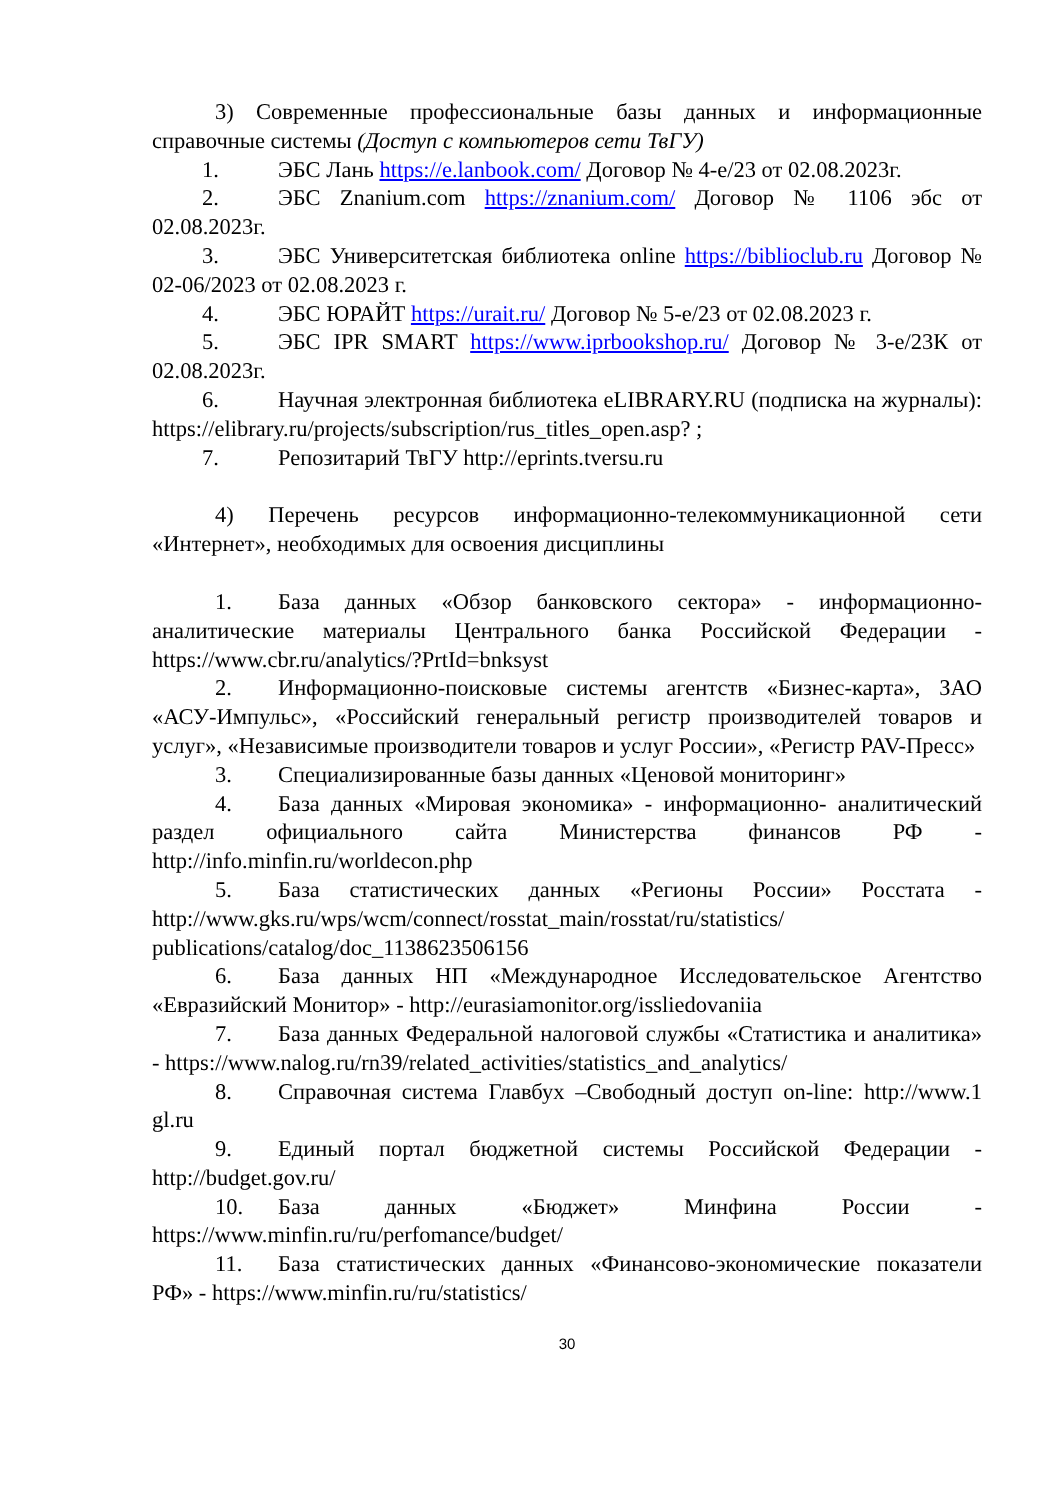3) Современные профессиональные базы данных и информационные справочные системы (Доступ с компьютеров сети ТвГУ)
1. ЭБС Лань https://e.lanbook.com/ Договор № 4-е/23 от 02.08.2023г.
2. ЭБС Znanium.com https://znanium.com/ Договор № 1106 эбс от 02.08.2023г.
3. ЭБС Университетская библиотека online https://biblioclub.ru Договор № 02-06/2023 от 02.08.2023 г.
4. ЭБС ЮРАЙТ https://urait.ru/ Договор № 5-е/23 от 02.08.2023 г.
5. ЭБС IPR SMART https://www.iprbookshop.ru/ Договор № 3-е/23К от 02.08.2023г.
6. Научная электронная библиотека eLIBRARY.RU (подписка на журналы): https://elibrary.ru/projects/subscription/rus_titles_open.asp? ;
7. Репозитарий ТвГУ http://eprints.tversu.ru
4) Перечень ресурсов информационно-телекоммуникационной сети «Интернет», необходимых для освоения дисциплины
1. База данных «Обзор банковского сектора» - информационно-аналитические материалы Центрального банка Российской Федерации - https://www.cbr.ru/analytics/?PrtId=bnksyst
2. Информационно-поисковые системы агентств «Бизнес-карта», ЗАО «АСУ-Импульс», «Российский генеральный регистр производителей товаров и услуг», «Независимые производители товаров и услуг России», «Регистр PAV-Пресс»
3. Специализированные базы данных «Ценовой мониторинг»
4. База данных «Мировая экономика» - информационно- аналитический раздел официального сайта Министерства финансов РФ - http://info.minfin.ru/worldecon.php
5. База статистических данных «Регионы России» Росстата - http://www.gks.ru/wps/wcm/connect/rosstat_main/rosstat/ru/statistics/ publications/catalog/doc_1138623506156
6. База данных НП «Международное Исследовательское Агентство «Евразийский Монитор» - http://eurasiamonitor.org/issliedovaniia
7. База данных Федеральной налоговой службы «Статистика и аналитика» - https://www.nalog.ru/rn39/related_activities/statistics_and_analytics/
8. Справочная система Главбух –Свободный доступ on-line: http://www.1 gl.ru
9. Единый портал бюджетной системы Российской Федерации - http://budget.gov.ru/
10. База данных «Бюджет» Минфина России - https://www.minfin.ru/ru/perfomance/budget/
11. База статистических данных «Финансово-экономические показатели РФ» - https://www.minfin.ru/ru/statistics/
30